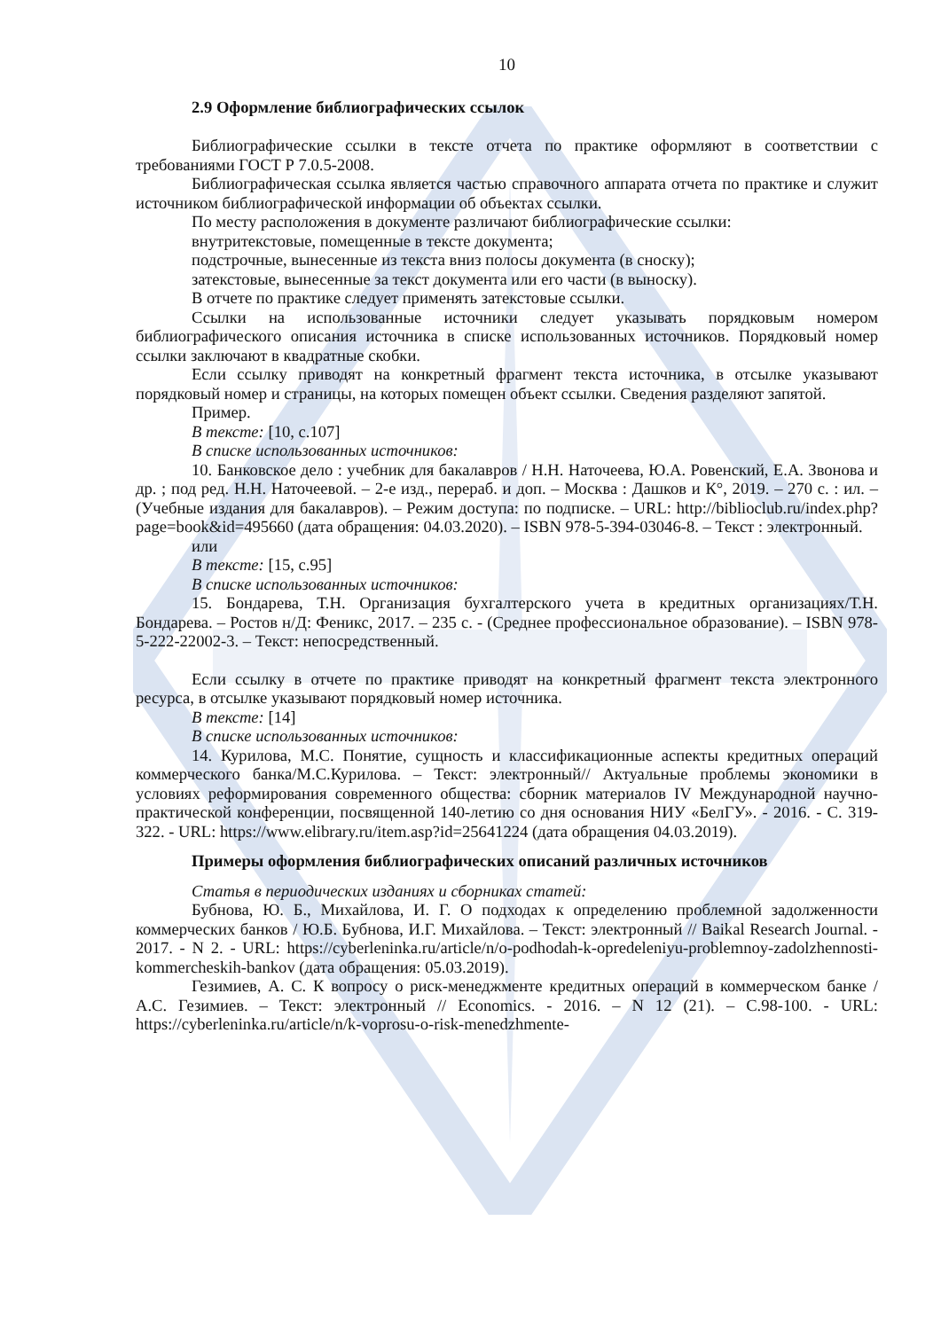10
2.9 Оформление библиографических ссылок
Библиографические ссылки в тексте отчета по практике оформляют в соответствии с требованиями ГОСТ Р 7.0.5-2008.
Библиографическая ссылка является частью справочного аппарата отчета по практике и служит источником библиографической информации об объектах ссылки.
По месту расположения в документе различают библиографические ссылки:
внутритекстовые, помещенные в тексте документа;
подстрочные, вынесенные из текста вниз полосы документа (в сноску);
затекстовые, вынесенные за текст документа или его части (в выноску).
В отчете по практике следует применять затекстовые ссылки.
Ссылки на использованные источники следует указывать порядковым номером библиографического описания источника в списке использованных источников. Порядковый номер ссылки заключают в квадратные скобки.
Если ссылку приводят на конкретный фрагмент текста источника, в отсылке указывают порядковый номер и страницы, на которых помещен объект ссылки. Сведения разделяют запятой.
Пример.
В тексте: [10, с.107]
В списке использованных источников:
10. Банковское дело : учебник для бакалавров / Н.Н. Наточеева, Ю.А. Ровенский, Е.А. Звонова и др. ; под ред. Н.Н. Наточеевой. – 2-е изд., перераб. и доп. – Москва : Дашков и К°, 2019. – 270 с. : ил. – (Учебные издания для бакалавров). – Режим доступа: по подписке. – URL: http://biblioclub.ru/index.php?page=book&id=495660 (дата обращения: 04.03.2020). – ISBN 978-5-394-03046-8. – Текст : электронный.
или
В тексте: [15, с.95]
В списке использованных источников:
15. Бондарева, Т.Н. Организация бухгалтерского учета в кредитных организациях/Т.Н. Бондарева. – Ростов н/Д: Феникс, 2017. – 235 с. - (Среднее профессиональное образование). – ISBN 978-5-222-22002-3. – Текст: непосредственный.
Если ссылку в отчете по практике приводят на конкретный фрагмент текста электронного ресурса, в отсылке указывают порядковый номер источника.
В тексте: [14]
В списке использованных источников:
14. Курилова, М.С. Понятие, сущность и классификационные аспекты кредитных операций коммерческого банка/М.С.Курилова. – Текст: электронный// Актуальные проблемы экономики в условиях реформирования современного общества: сборник материалов IV Международной научно-практической конференции, посвященной 140-летию со дня основания НИУ «БелГУ». - 2016. - С. 319-322. - URL: https://www.elibrary.ru/item.asp?id=25641224 (дата обращения 04.03.2019).
Примеры оформления библиографических описаний различных источников
Статья в периодических изданиях и сборниках статей:
Бубнова, Ю. Б., Михайлова, И. Г. О подходах к определению проблемной задолженности коммерческих банков / Ю.Б. Бубнова, И.Г. Михайлова. – Текст: электронный // Baikal Research Journal. - 2017. - N 2. - URL: https://cyberleninka.ru/article/n/o-podhodah-k-opredeleniyu-problemnoy-zadolzhennosti-kommercheskih-bankov (дата обращения: 05.03.2019).
Гезимиев, А. С. К вопросу о риск-менеджменте кредитных операций в коммерческом банке / А.С. Гезимиев. – Текст: электронный // Economics. - 2016. – N 12 (21). – С.98-100. - URL: https://cyberleninka.ru/article/n/k-voprosu-o-risk-menedzhmente-